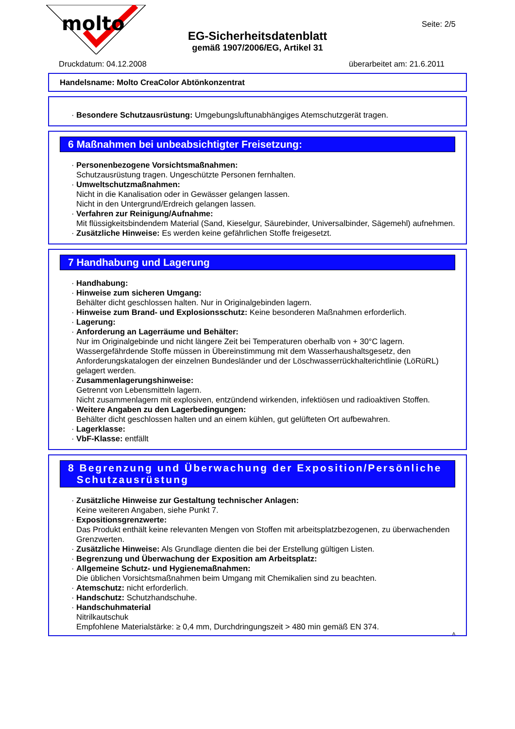molto
Seite: 2/5
EG-Sicherheitsdatenblatt
gemäß 1907/2006/EG, Artikel 31
Druckdatum: 04.12.2008 überarbeitet am: 21.6.2011
Handelsname: Molto CreaColor Abtönkonzentrat
· Besondere Schutzausrüstung: Umgebungsluftunabhängiges Atemschutzgerät tragen.
6 Maßnahmen bei unbeabsichtigter Freisetzung:
· Personenbezogene Vorsichtsmaßnahmen:
Schutzausrüstung tragen. Ungeschützte Personen fernhalten.
· Umweltschutzmaßnahmen:
Nicht in die Kanalisation oder in Gewässer gelangen lassen.
Nicht in den Untergrund/Erdreich gelangen lassen.
· Verfahren zur Reinigung/Aufnahme:
Mit flüssigkeitsbindendem Material (Sand, Kieselgur, Säurebinder, Universalbinder, Sägemehl) aufnehmen.
· Zusätzliche Hinweise: Es werden keine gefährlichen Stoffe freigesetzt.
7 Handhabung und Lagerung
· Handhabung:
· Hinweise zum sicheren Umgang:
Behälter dicht geschlossen halten. Nur in Originalgebinden lagern.
· Hinweise zum Brand- und Explosionsschutz: Keine besonderen Maßnahmen erforderlich.
· Lagerung:
· Anforderung an Lagerräume und Behälter:
Nur im Originalgebinde und nicht längere Zeit bei Temperaturen oberhalb von + 30°C lagern.
Wassergefährdende Stoffe müssen in Übereinstimmung mit dem Wasserhaushaltsgesetz, den Anforderungskatalogen der einzelnen Bundesländer und der Löschwasserrückhalterichtlinie (LöRüRL) gelagert werden.
· Zusammenlagerungshinweise:
Getrennt von Lebensmitteln lagern.
Nicht zusammenlagern mit explosiven, entzündend wirkenden, infektiösen und radioaktiven Stoffen.
· Weitere Angaben zu den Lagerbedingungen:
Behälter dicht geschlossen halten und an einem kühlen, gut gelüfteten Ort aufbewahren.
· Lagerklasse:
· VbF-Klasse: entfällt
8 Begrenzung und Überwachung der Exposition/Persönliche
Schutzausrüstung
· Zusätzliche Hinweise zur Gestaltung technischer Anlagen:
Keine weiteren Angaben, siehe Punkt 7.
· Expositionsgrenzwerte:
Das Produkt enthält keine relevanten Mengen von Stoffen mit arbeitsplatzbezogenen, zu überwachenden Grenzwerten.
· Zusätzliche Hinweise: Als Grundlage dienten die bei der Erstellung gültigen Listen.
· Begrenzung und Überwachung der Exposition am Arbeitsplatz:
· Allgemeine Schutz- und Hygienemaßnahmen:
Die üblichen Vorsichtsmaßnahmen beim Umgang mit Chemikalien sind zu beachten.
· Atemschutz: nicht erforderlich.
· Handschutz: Schutzhandschuhe.
· Handschuhmaterial
Nitrilkautschuk
Empfohlene Materialstärke: ≥ 0,4 mm, Durchdringungszeit > 480 min gemäß EN 374.
A